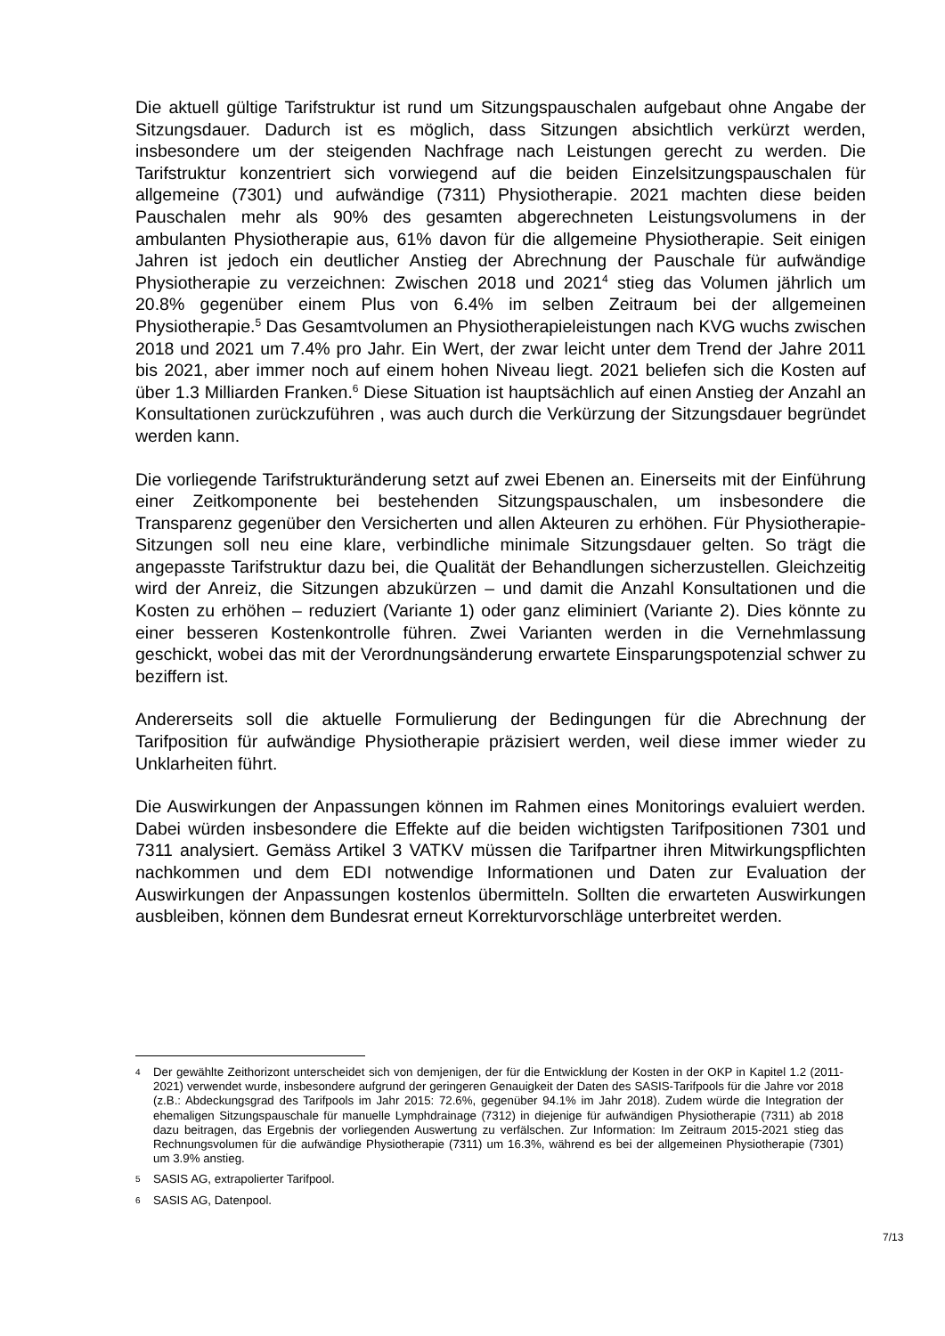Die aktuell gültige Tarifstruktur ist rund um Sitzungspauschalen aufgebaut ohne Angabe der Sitzungsdauer. Dadurch ist es möglich, dass Sitzungen absichtlich verkürzt werden, insbesondere um der steigenden Nachfrage nach Leistungen gerecht zu werden. Die Tarifstruktur konzentriert sich vorwiegend auf die beiden Einzelsitzungspauschalen für allgemeine (7301) und aufwändige (7311) Physiotherapie. 2021 machten diese beiden Pauschalen mehr als 90% des gesamten abgerechneten Leistungsvolumens in der ambulanten Physiotherapie aus, 61% davon für die allgemeine Physiotherapie. Seit einigen Jahren ist jedoch ein deutlicher Anstieg der Abrechnung der Pauschale für aufwändige Physiotherapie zu verzeichnen: Zwischen 2018 und 2021<sup>4</sup> stieg das Volumen jährlich um 20.8% gegenüber einem Plus von 6.4% im selben Zeitraum bei der allgemeinen Physiotherapie.<sup>5</sup> Das Gesamtvolumen an Physiotherapieleistungen nach KVG wuchs zwischen 2018 und 2021 um 7.4% pro Jahr. Ein Wert, der zwar leicht unter dem Trend der Jahre 2011 bis 2021, aber immer noch auf einem hohen Niveau liegt. 2021 beliefen sich die Kosten auf über 1.3 Milliarden Franken.<sup>6</sup> Diese Situation ist hauptsächlich auf einen Anstieg der Anzahl an Konsultationen zurückzuführen , was auch durch die Verkürzung der Sitzungsdauer begründet werden kann.
Die vorliegende Tarifstrukturänderung setzt auf zwei Ebenen an. Einerseits mit der Einführung einer Zeitkomponente bei bestehenden Sitzungspauschalen, um insbesondere die Transparenz gegenüber den Versicherten und allen Akteuren zu erhöhen. Für Physiotherapie-Sitzungen soll neu eine klare, verbindliche minimale Sitzungsdauer gelten. So trägt die angepasste Tarifstruktur dazu bei, die Qualität der Behandlungen sicherzustellen. Gleichzeitig wird der Anreiz, die Sitzungen abzukürzen – und damit die Anzahl Konsultationen und die Kosten zu erhöhen – reduziert (Variante 1) oder ganz eliminiert (Variante 2). Dies könnte zu einer besseren Kostenkontrolle führen. Zwei Varianten werden in die Vernehmlassung geschickt, wobei das mit der Verordnungsänderung erwartete Einsparungspotenzial schwer zu beziffern ist.
Andererseits soll die aktuelle Formulierung der Bedingungen für die Abrechnung der Tarifposition für aufwändige Physiotherapie präzisiert werden, weil diese immer wieder zu Unklarheiten führt.
Die Auswirkungen der Anpassungen können im Rahmen eines Monitorings evaluiert werden. Dabei würden insbesondere die Effekte auf die beiden wichtigsten Tarifpositionen 7301 und 7311 analysiert. Gemäss Artikel 3 VATKV müssen die Tarifpartner ihren Mitwirkungspflichten nachkommen und dem EDI notwendige Informationen und Daten zur Evaluation der Auswirkungen der Anpassungen kostenlos übermitteln. Sollten die erwarteten Auswirkungen ausbleiben, können dem Bundesrat erneut Korrekturvorschläge unterbreitet werden.
4 Der gewählte Zeithorizont unterscheidet sich von demjenigen, der für die Entwicklung der Kosten in der OKP in Kapitel 1.2 (2011-2021) verwendet wurde, insbesondere aufgrund der geringeren Genauigkeit der Daten des SASIS-Tarifpools für die Jahre vor 2018 (z.B.: Abdeckungsgrad des Tarifpools im Jahr 2015: 72.6%, gegenüber 94.1% im Jahr 2018). Zudem würde die Integration der ehemaligen Sitzungspauschale für manuelle Lymphdrainage (7312) in diejenige für aufwändigen Physiotherapie (7311) ab 2018 dazu beitragen, das Ergebnis der vorliegenden Auswertung zu verfälschen. Zur Information: Im Zeitraum 2015-2021 stieg das Rechnungsvolumen für die aufwändige Physiotherapie (7311) um 16.3%, während es bei der allgemeinen Physiotherapie (7301) um 3.9% anstieg.
5 SASIS AG, extrapolierter Tarifpool.
6 SASIS AG, Datenpool.
7/13